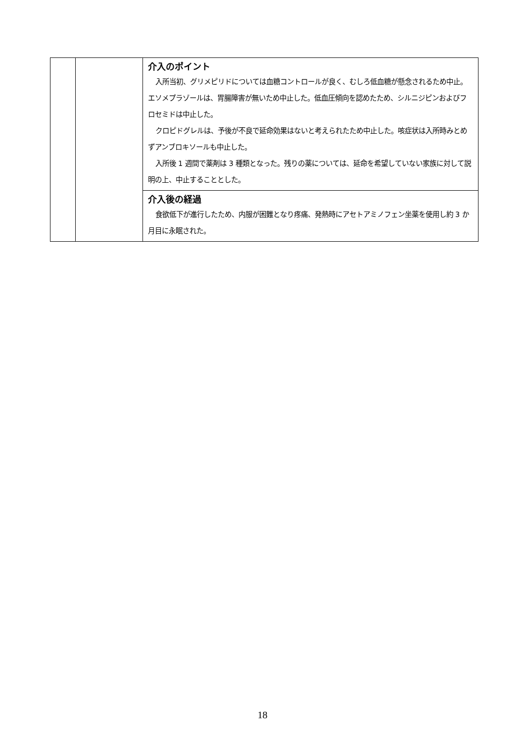| | | 介入のポイント 入所当初、グリメピリドについては血糖コントロールが良く、むしろ低血糖が懸念されるため中止。エソメプラゾールは、胃腸障害が無いため中止した。低血圧傾向を認めたため、シルニジピンおよびフロセミドは中止した。 クロピドグレルは、予後が不良で延命効果はないと考えられたため中止した。咳症状は入所時みとめずアンブロキソールも中止した。 入所後 1 週間で薬剤は 3 種類となった。残りの薬については、延命を希望していない家族に対して説明の上、中止することとした。 |
| | | 介入後の経過 食欲低下が進行したため、内服が困難となり疼痛、発熱時にアセトアミノフェン坐薬を使用し約 3 か月目に永眠された。 |
18